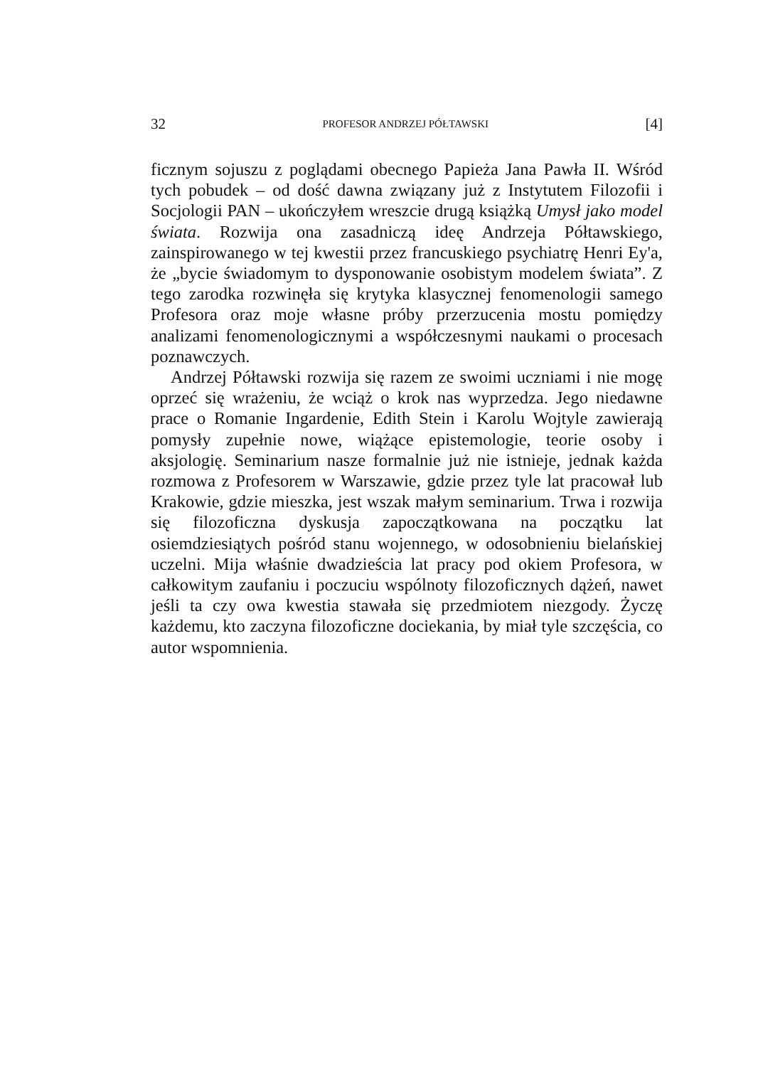32 PROFESOR ANDRZEJ PÓŁTAWSKI [4]
ficznym sojuszu z poglądami obecnego Papieża Jana Pawła II. Wśród tych pobudek – od dość dawna związany już z Instytutem Filozofii i Socjologii PAN – ukończyłem wreszcie drugą książką Umysł jako model świata. Rozwija ona zasadniczą ideę Andrzeja Półtawskiego, zainspirowanego w tej kwestii przez francuskiego psychiatrę Henri Ey'a, że „bycie świadomym to dysponowanie osobistym modelem świata”. Z tego zarodka rozwinęła się krytyka klasycznej fenomenologii samego Profesora oraz moje własne próby przerzucenia mostu pomiędzy analizami fenomenologicznymi a współczesnymi naukami o procesach poznawczych.
Andrzej Półtawski rozwija się razem ze swoimi uczniami i nie mogę oprzeć się wrażeniu, że wciąż o krok nas wyprzedza. Jego niedawne prace o Romanie Ingardenie, Edith Stein i Karolu Wojtyle zawierają pomysły zupełnie nowe, wiążące epistemologie, teorie osoby i aksjologię. Seminarium nasze formalnie już nie istnieje, jednak każda rozmowa z Profesorem w Warszawie, gdzie przez tyle lat pracował lub Krakowie, gdzie mieszka, jest wszak małym seminarium. Trwa i rozwija się filozoficzna dyskusja zapoczątkowana na początku lat osiemdziesiątych pośród stanu wojennego, w odosobnieniu bielańskiej uczelni. Mija właśnie dwadzieścia lat pracy pod okiem Profesora, w całkowitym zaufaniu i poczuciu wspólnoty filozoficznych dążeń, nawet jeśli ta czy owa kwestia stawała się przedmiotem niezgody. Życzę każdemu, kto zaczyna filozoficzne dociekania, by miał tyle szczęścia, co autor wspomnienia.